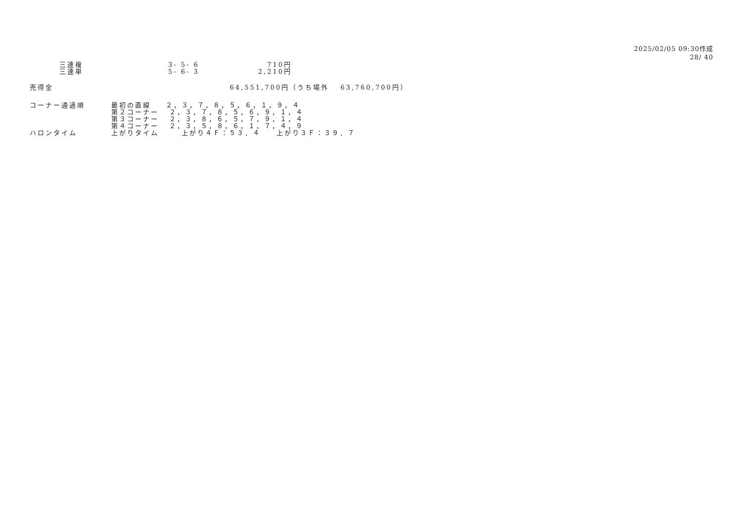2025/02/05 09:30作成
28/ 40
| | 三連複 | 3- 5- 6 | 710円 |
| | 三連単 | 5- 6- 3 | 2,210円 |
| 売得金 | 64,551,700円 | （うち場外 63,760,700円） |
| コーナー通過順 | 最初の直線 | ２，３，７，８，５，６，１，９，４ |
| | 第２コーナー | ２，３，７，８，５，６，９，１，４ |
| | 第３コーナー | ２，３，８，６，５，７，９，１，４ |
| | 第４コーナー | ２，３，５，８，６，１，７，４，９ |
| ハロンタイム | 上がりタイム | 上がり４Ｆ：５３．４ 上がり３Ｆ：３９．７ |